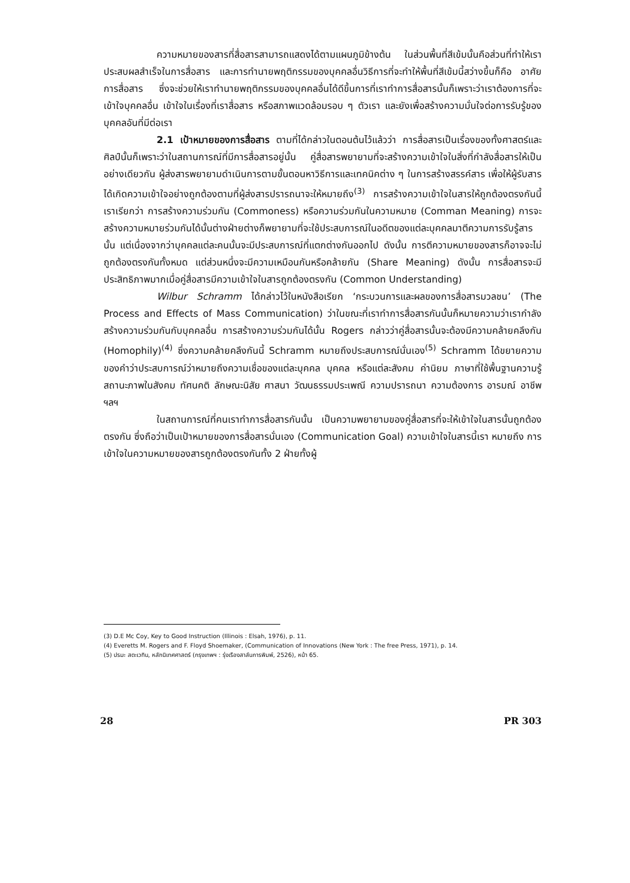ความหมายของสารที่สื่อสารสามารถแสดงได้ตามแผนภูมิข้างต้น ในส่วนพื้นที่สีเข้มนั้นคือส่วนที่ทำให้เราประสบผลสำเร็จในการสื่อสาร และการทำนายพฤติกรรมของบุคคลอื่นวิธีการที่จะทำให้พื้นที่สีเข้มนี้สว่างขึ้นก็คือ อาศัยการสื่อสาร ซึ่งจะช่วยให้เราทำนายพฤติกรรมของบุคคลอื่นได้ดีขึ้นการที่เราทำการสื่อสารนั้นก็เพราะว่าเราต้องการที่จะเข้าใจบุคคลอื่น เข้าใจในเรื่องที่เราสื่อสาร หรือสภาพแวดล้อมรอบ ๆ ตัวเรา และยังเพื่อสร้างความมั่นใจต่อการรับรู้ของบุคคลอันที่มีต่อเรา
2.1 เป้าหมายของการสื่อสาร ตามที่ได้กล่าวในตอนต้นไว้แล้วว่า การสื่อสารเป็นเรื่องของทั้งศาสตร์และศิลป์นั้นก็เพราะว่าในสถานการณ์ที่มีการสื่อสารอยู่นั้น คู่สื่อสารพยายามที่จะสร้างความเข้าใจในสิ่งที่กำลังสื่อสารให้เป็นอย่างเดียวกัน ผู้ส่งสารพยายามดำเนินการตามขั้นตอนหาวิธีการและเทคนิคต่าง ๆ ในการสร้างสรรค์สาร เพื่อให้ผู้รับสารได้เกิดความเข้าใจอย่างถูกต้องตามที่ผู้ส่งสารปรารถนาจะให้หมายถึง<sup>(3)</sup> การสร้างความเข้าใจในสารให้ถูกต้องตรงกันนี้เราเรียกว่า การสร้างความร่วมกัน (Commoness) หรือความร่วมกันในความหมาย (Comman Meaning) การจะสร้างความหมายร่วมกันได้นั้นต่างฝ่ายต่างก็พยายามที่จะใช้ประสบการณ์ในอดีตของแต่ละบุคคลมาตีความการรับรู้สารนั้น แต่เนื่องจากว่าบุคคลแต่ละคนนั้นจะมีประสบการณ์ที่แตกต่างกันออกไป ดังนั้น การตีความหมายของสารก็อาจจะไม่ถูกต้องตรงกันทั้งหมด แต่ส่วนหนึ่งจะมีความเหมือนกันหรือคล้ายกัน (Share Meaning) ดังนั้น การสื่อสารจะมีประสิทธิภาพมากเมื่อคู่สื่อสารมีความเข้าใจในสารถูกต้องตรงกัน (Common Understanding)
Wilbur Schramm ได้กล่าวไว้ในหนังสือเรียก ‘กระบวนการและผลของการสื่อสารมวลชน’ (The Process and Effects of Mass Communication) ว่าในขณะที่เราทำการสื่อสารกันนั้นก็หมายความว่าเรากำลังสร้างความร่วมกันกับบุคคลอื่น การสร้างความร่วมกันได้นั้น Rogers กล่าวว่าคู่สื่อสารนั้นจะต้องมีความคล้ายคลึงกัน (Homophily)<sup>(4)</sup> ซึ่งความคล้ายคลึงกันนี้ Schramm หมายถึงประสบการณ์นั่นเอง<sup>(5)</sup> Schramm ได้ขยายความของคำว่าประสบการณ์ว่าหมายถึงความเชื่อของแต่ละบุคคล บุคคล หรือแต่ละสังคม ค่านิยม ภาษาที่ใช้พื้นฐานความรู้ สถานะภาพในสังคม ทัศนคติ ลักษณะนิสัย ศาสนา วัฒนธรรมประเพณี ความปรารถนา ความต้องการ อารมณ์ อาชีพ ฯลฯ
ในสถานการณ์ที่คนเราทำการสื่อสารกันนั้น เป็นความพยายามของคู่สื่อสารที่จะให้เข้าใจในสารนั้นถูกต้องตรงกัน ซึ่งถือว่าเป็นเป้าหมายของการสื่อสารนั่นเอง (Communication Goal) ความเข้าใจในสารนี้เรา หมายถึง การเข้าใจในความหมายของสารถูกต้องตรงกันทั้ง 2 ฝ่ายทั้งผู้
(3) D.E Mc Coy, Key to Good Instruction (Illinois : Elsah, 1976), p. 11.
(4) Everetts M. Rogers and F. Floyd Shoemaker, (Communication of Innovations (New York : The free Press, 1971), p. 14.
(5) ปรมะ สตะเวทิน, หลักนิเทศศาสตร์ (กรุงเทพฯ : รุ่งเรืองสาส์นการพิมพ์, 2526), หน้า 65.
28 PR 303